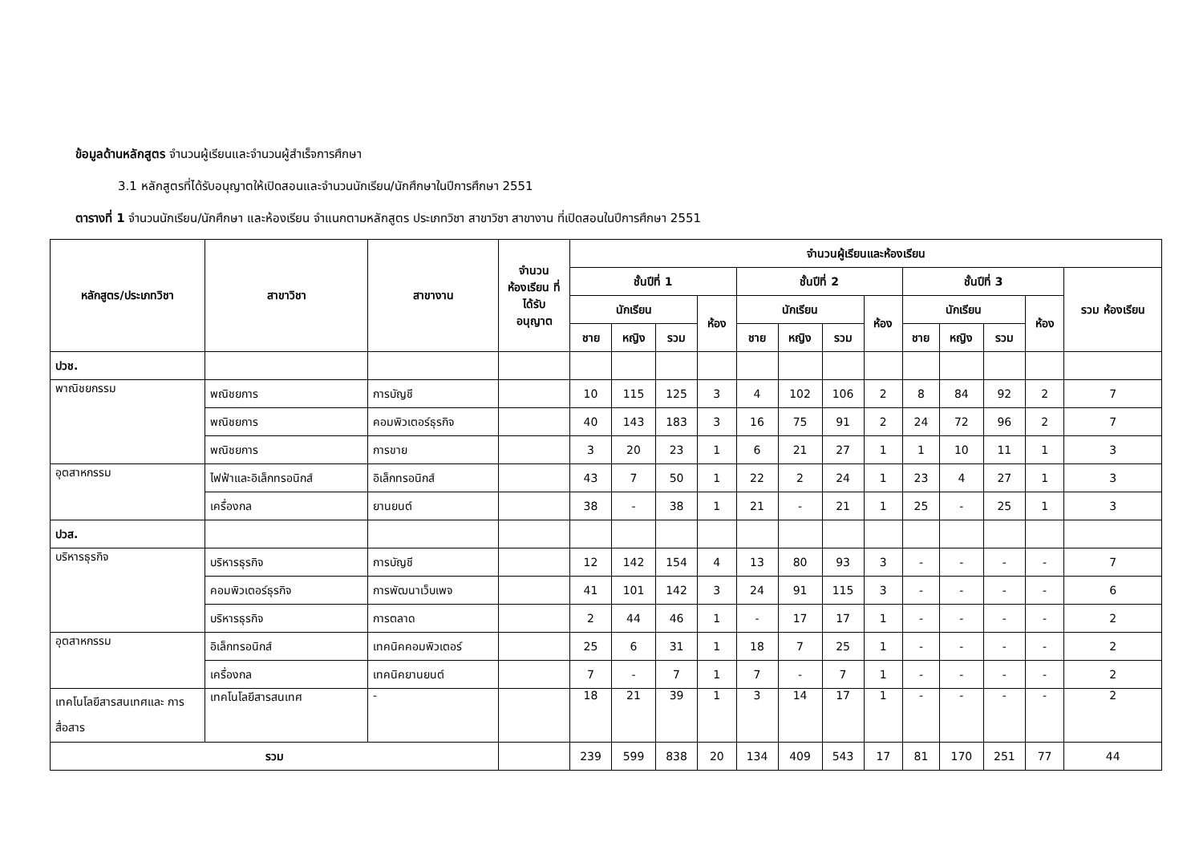ข้อมูลด้านหลักสูตร จำนวนผู้เรียนและจำนวนผู้สำเร็จการศึกษา
3.1 หลักสูตรที่ได้รับอนุญาตให้เปิดสอนและจำนวนนักเรียน/นักศึกษาในปีการศึกษา 2551
ตารางที่ 1 จำนวนนักเรียน/นักศึกษา และห้องเรียน จำแนกตามหลักสูตร ประเภทวิชา สาขาวิชา สาขางาน ที่เปิดสอนในปีการศึกษา 2551
| หลักสูตร/ประเภทวิชา | สาขาวิชา | สาขางาน | จำนวน ห้องเรียน ที่ได้รับ อนุญาต | จำนวนผู้เรียนและห้องเรียน | | | | | | | | | | | | |
| --- | --- | --- | --- | --- | --- | --- | --- | --- | --- | --- | --- | --- | --- | --- | --- | --- |
| | | | | ชั้นปีที่ 1 | | | | ชั้นปีที่ 2 | | | | ชั้นปีที่ 3 | | | | รวม ห้องเรียน |
| | | | | นักเรียน | | | ห้อง | นักเรียน | | | ห้อง | นักเรียน | | | ห้อง | |
| | | | | ชาย | หญิง | รวม | | ชาย | หญิง | รวม | | ชาย | หญิง | รวม | | |
| ปวช. | | | | | | | | | | | | | | | | |
| พาณิชยกรรม | พณิชยการ | การบัญชี | | 10 | 115 | 125 | 3 | 4 | 102 | 106 | 2 | 8 | 84 | 92 | 2 | 7 |
| | พณิชยการ | คอมพิวเตอร์ธุรกิจ | | 40 | 143 | 183 | 3 | 16 | 75 | 91 | 2 | 24 | 72 | 96 | 2 | 7 |
| | พณิชยการ | การขาย | | 3 | 20 | 23 | 1 | 6 | 21 | 27 | 1 | 1 | 10 | 11 | 1 | 3 |
| อุตสาหกรรม | ไฟฟ้าและอิเล็กทรอนิกส์ | อิเล็กทรอนิกส์ | | 43 | 7 | 50 | 1 | 22 | 2 | 24 | 1 | 23 | 4 | 27 | 1 | 3 |
| | เครื่องกล | ยานยนต์ | | 38 | - | 38 | 1 | 21 | - | 21 | 1 | 25 | - | 25 | 1 | 3 |
| ปวส. | | | | | | | | | | | | | | | | |
| บริหารธุรกิจ | บริหารธุรกิจ | การบัญชี | | 12 | 142 | 154 | 4 | 13 | 80 | 93 | 3 | - | - | - | - | 7 |
| | คอมพิวเตอร์ธุรกิจ | การพัฒนาเว็บเพจ | | 41 | 101 | 142 | 3 | 24 | 91 | 115 | 3 | - | - | - | - | 6 |
| | บริหารธุรกิจ | การตลาด | | 2 | 44 | 46 | 1 | - | 17 | 17 | 1 | - | - | - | - | 2 |
| อุตสาหกรรม | อิเล็กทรอนิกส์ | เทคนิคคอมพิวเตอร์ | | 25 | 6 | 31 | 1 | 18 | 7 | 25 | 1 | - | - | - | - | 2 |
| | เครื่องกล | เทคนิคยานยนต์ | | 7 | - | 7 | 1 | 7 | - | 7 | 1 | - | - | - | - | 2 |
| เทคโนโลยีสารสนเทศและ การสื่อสาร | เทคโนโลยีสารสนเทศ | - | | 18 | 21 | 39 | 1 | 3 | 14 | 17 | 1 | - | - | - | - | 2 |
| รวม | | | | 239 | 599 | 838 | 20 | 134 | 409 | 543 | 17 | 81 | 170 | 251 | 77 | 44 |